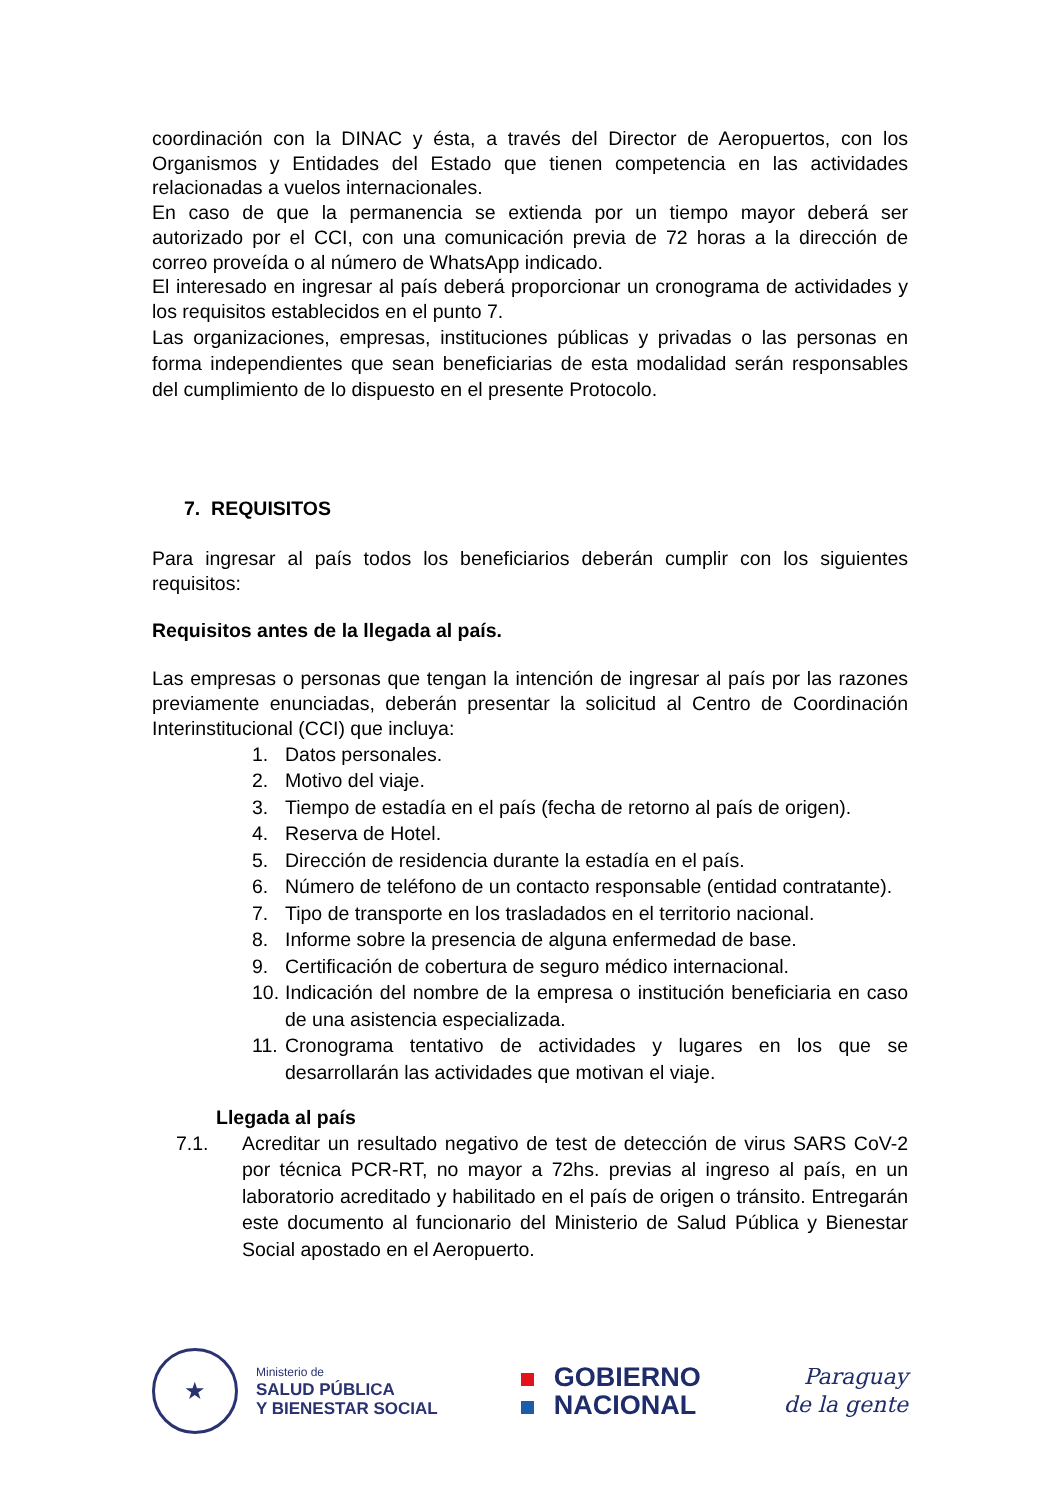coordinación con la DINAC y ésta, a través del Director de Aeropuertos, con los Organismos y Entidades del Estado que tienen competencia en las actividades relacionadas a vuelos internacionales.
En caso de que la permanencia se extienda por un tiempo mayor deberá ser autorizado por el CCI, con una comunicación previa de 72 horas a la dirección de correo proveída o al número de WhatsApp indicado.
El interesado en ingresar al país deberá proporcionar un cronograma de actividades y los requisitos establecidos en el punto 7.
Las organizaciones, empresas, instituciones públicas y privadas o las personas en forma independientes que sean beneficiarias de esta modalidad serán responsables del cumplimiento de lo dispuesto en el presente Protocolo.
7. REQUISITOS
Para ingresar al país todos los beneficiarios deberán cumplir con los siguientes requisitos:
Requisitos antes de la llegada al país.
Las empresas o personas que tengan la intención de ingresar al país por las razones previamente enunciadas, deberán presentar la solicitud al Centro de Coordinación Interinstitucional (CCI) que incluya:
1. Datos personales.
2. Motivo del viaje.
3. Tiempo de estadía en el país (fecha de retorno al país de origen).
4. Reserva de Hotel.
5. Dirección de residencia durante la estadía en el país.
6. Número de teléfono de un contacto responsable (entidad contratante).
7. Tipo de transporte en los trasladados en el territorio nacional.
8. Informe sobre la presencia de alguna enfermedad de base.
9. Certificación de cobertura de seguro médico internacional.
10. Indicación del nombre de la empresa o institución beneficiaria en caso de una asistencia especializada.
11. Cronograma tentativo de actividades y lugares en los que se desarrollarán las actividades que motivan el viaje.
Llegada al país
7.1. Acreditar un resultado negativo de test de detección de virus SARS CoV-2 por técnica PCR-RT, no mayor a 72hs. previas al ingreso al país, en un laboratorio acreditado y habilitado en el país de origen o tránsito. Entregarán este documento al funcionario del Ministerio de Salud Pública y Bienestar Social apostado en el Aeropuerto.
★
Ministerio de
SALUD PÚBLICA
Y BIENESTAR SOCIAL
GOBIERNO
NACIONAL
Paraguay
de la gente